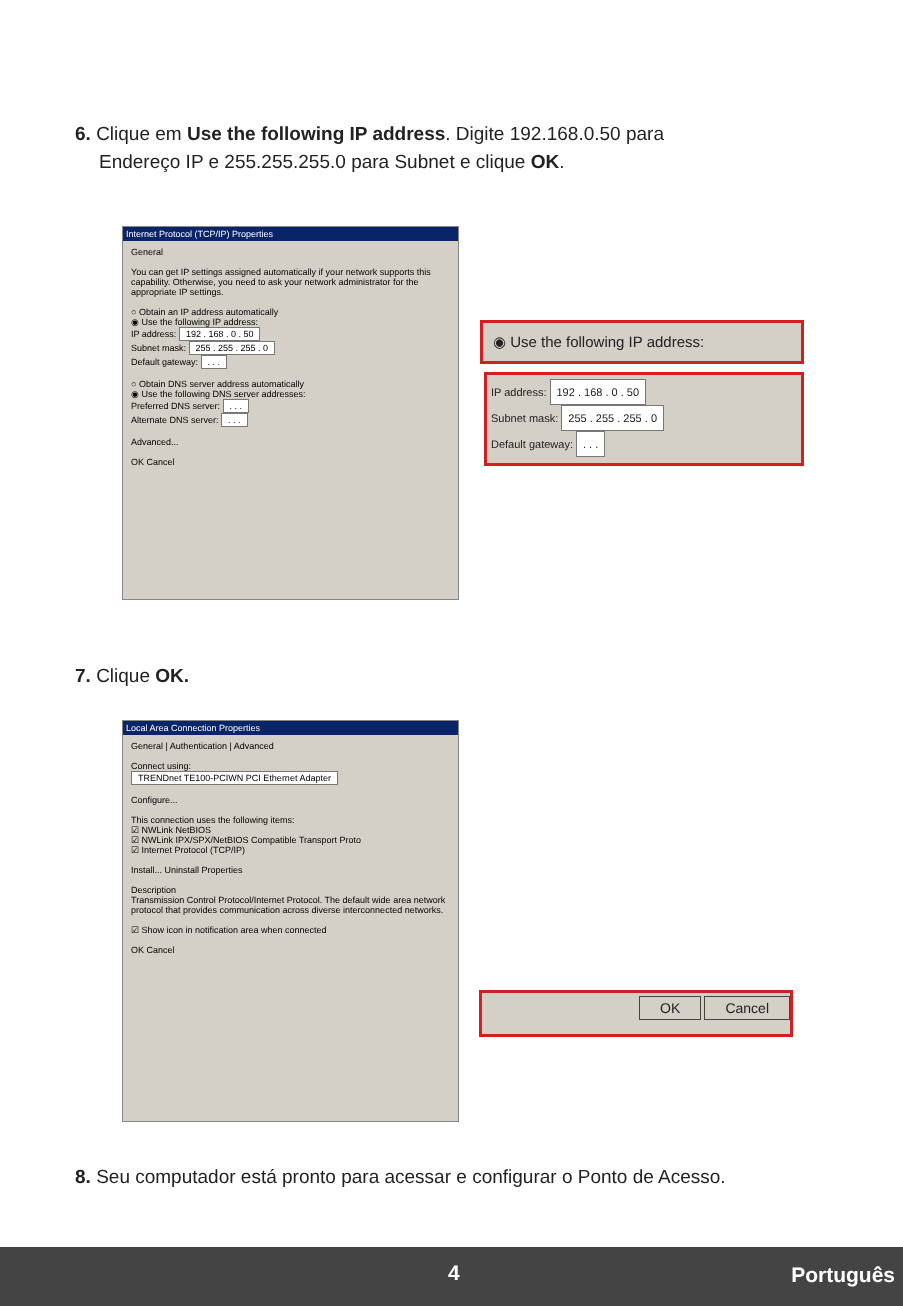6. Clique em Use the following IP address. Digite 192.168.0.50 para
Endereço IP e 255.255.255.0 para Subnet e clique OK.
Internet Protocol (TCP/IP) Properties
General
You can get IP settings assigned automatically if your network supports this capability. Otherwise, you need to ask your network administrator for the appropriate IP settings.
○ Obtain an IP address automatically
◉ Use the following IP address:
IP address: 192 . 168 . 0 . 50
Subnet mask: 255 . 255 . 255 . 0
Default gateway: . . .
○ Obtain DNS server address automatically
◉ Use the following DNS server addresses:
Preferred DNS server: . . .
Alternate DNS server: . . .
Advanced...
OK Cancel
◉ Use the following IP address:
IP address: 192 . 168 . 0 . 50
Subnet mask: 255 . 255 . 255 . 0
Default gateway: . . .
7. Clique OK.
Local Area Connection Properties
General | Authentication | Advanced
Connect using:
TRENDnet TE100-PCIWN PCI Ethernet Adapter
Configure...
This connection uses the following items:
☑ NWLink NetBIOS
☑ NWLink IPX/SPX/NetBIOS Compatible Transport Proto
☑ Internet Protocol (TCP/IP)
Install... Uninstall Properties
Description
Transmission Control Protocol/Internet Protocol. The default wide area network protocol that provides communication across diverse interconnected networks.
☑ Show icon in notification area when connected
OK Cancel
OK Cancel
8. Seu computador está pronto para acessar e configurar o Ponto de Acesso.
4 Português